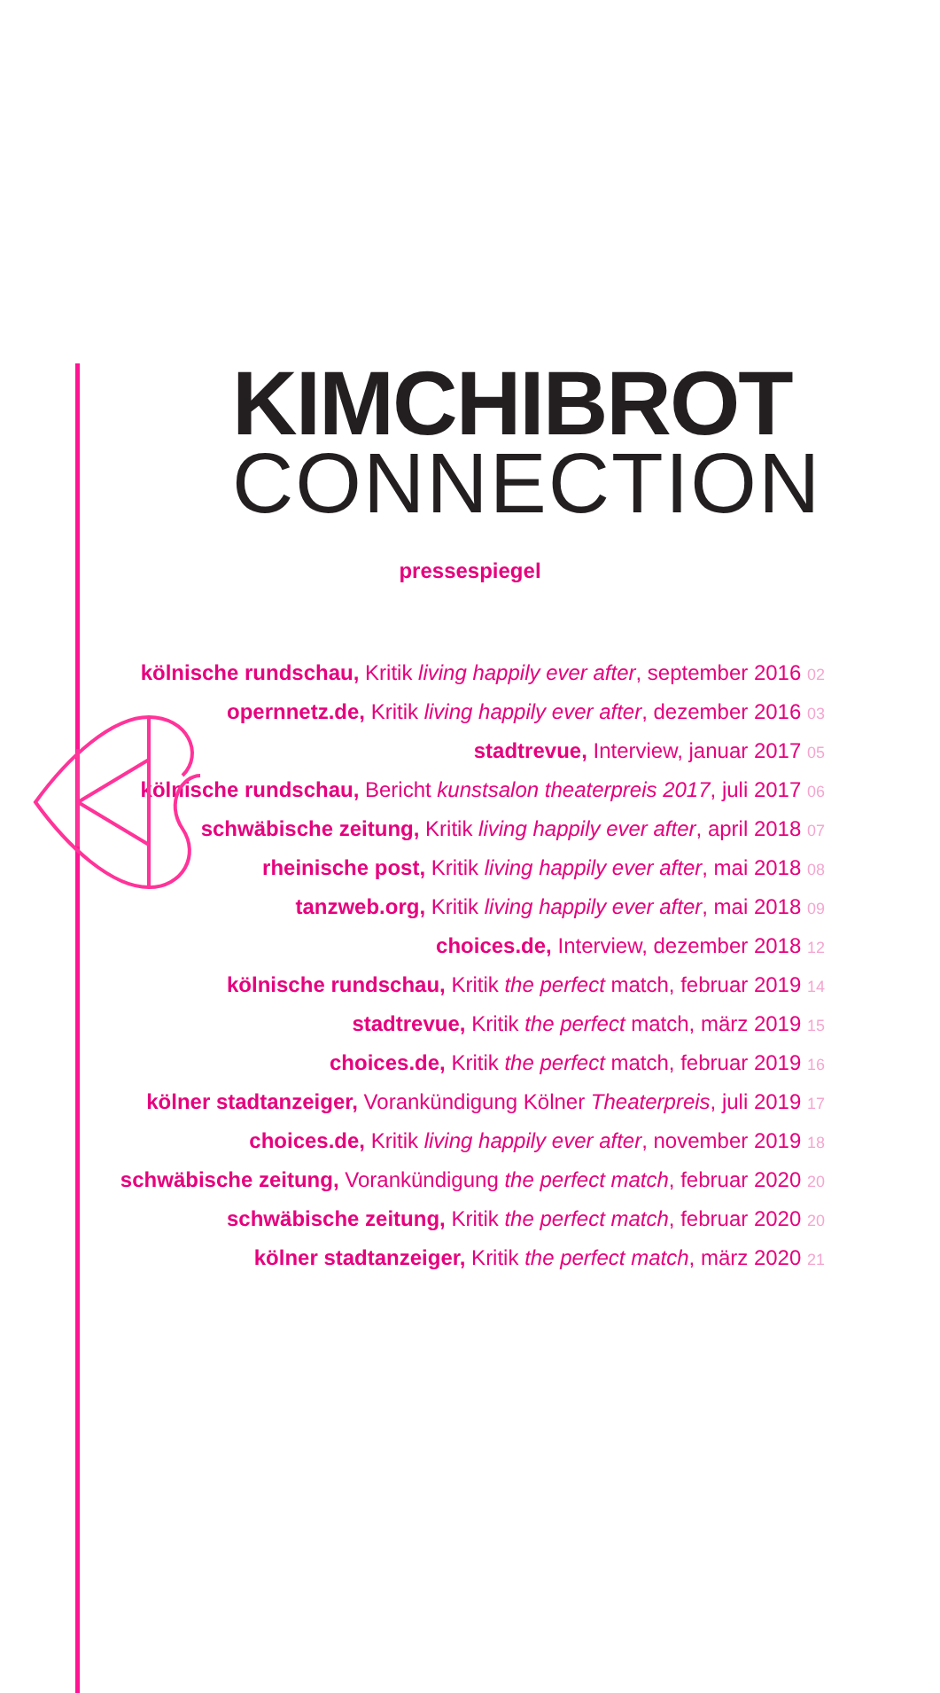KIMCHIBROT
CONNECTION
pressespiegel
kölnische rundschau, Kritik living happily ever after, september 2016 02
opernnetz.de, Kritik living happily ever after, dezember 2016 03
stadtrevue, Interview, januar 2017 05
kölnische rundschau, Bericht kunstsalon theaterpreis 2017, juli 2017 06
schwäbische zeitung, Kritik living happily ever after, april 2018 07
rheinische post, Kritik living happily ever after, mai 2018 08
tanzweb.org, Kritik living happily ever after, mai 2018 09
choices.de, Interview, dezember 2018 12
kölnische rundschau, Kritik the perfect match, februar 2019 14
stadtrevue, Kritik the perfect match, märz 2019 15
choices.de, Kritik the perfect match, februar 2019 16
kölner stadtanzeiger, Vorankündigung Kölner Theaterpreis, juli 2019 17
choices.de, Kritik living happily ever after, november 2019 18
schwäbische zeitung, Vorankündigung the perfect match, februar 2020 20
schwäbische zeitung, Kritik the perfect match, februar 2020 20
kölner stadtanzeiger, Kritik the perfect match, märz 2020 21